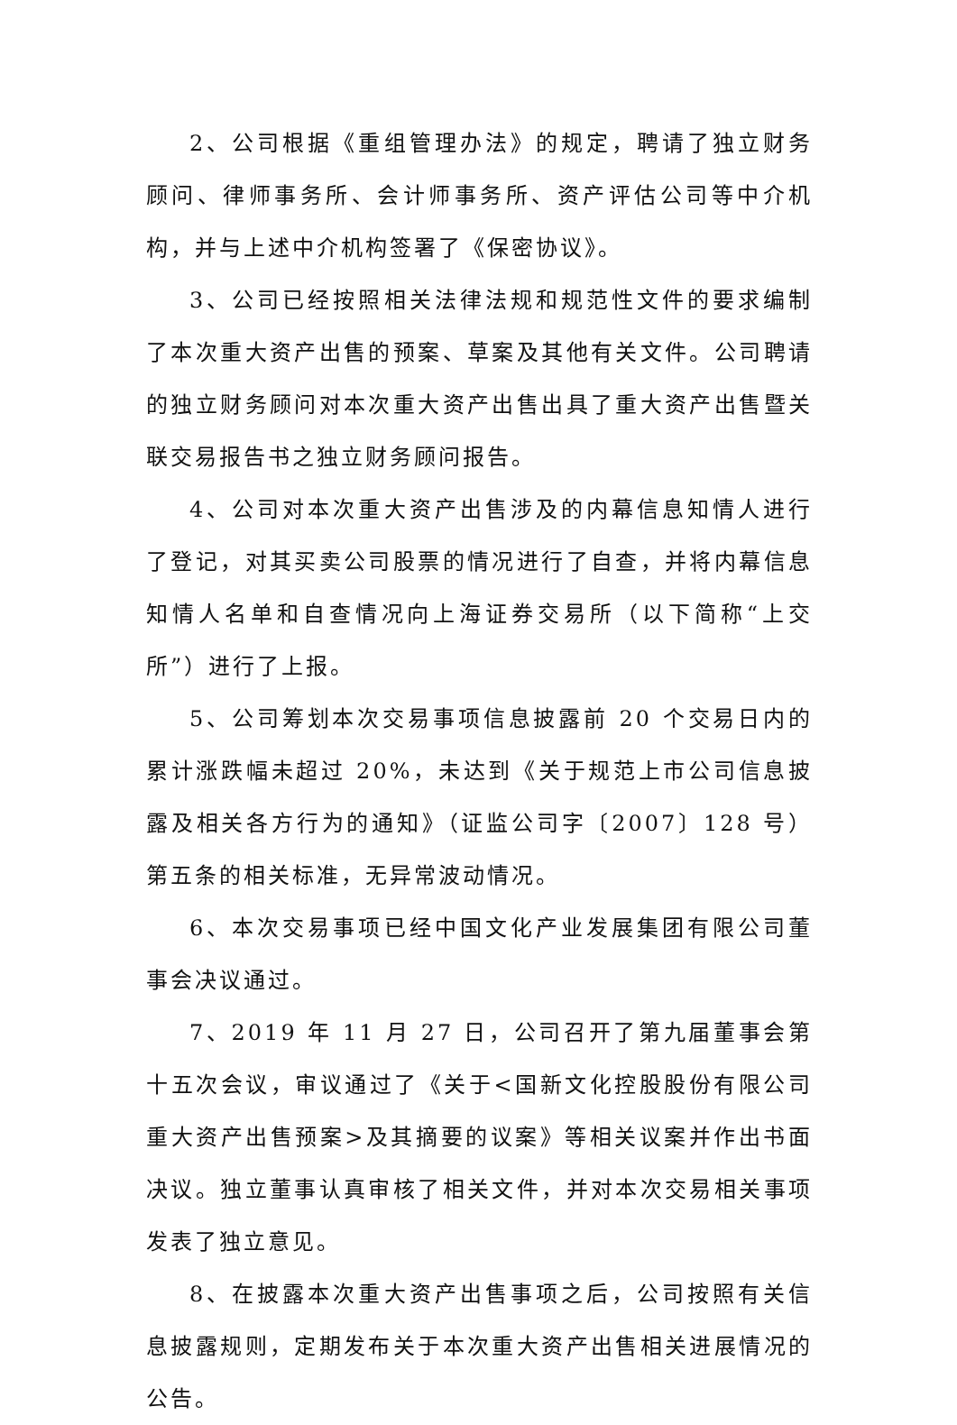2、公司根据《重组管理办法》的规定，聘请了独立财务顾问、律师事务所、会计师事务所、资产评估公司等中介机构，并与上述中介机构签署了《保密协议》。
3、公司已经按照相关法律法规和规范性文件的要求编制了本次重大资产出售的预案、草案及其他有关文件。公司聘请的独立财务顾问对本次重大资产出售出具了重大资产出售暨关联交易报告书之独立财务顾问报告。
4、公司对本次重大资产出售涉及的内幕信息知情人进行了登记，对其买卖公司股票的情况进行了自查，并将内幕信息知情人名单和自查情况向上海证券交易所（以下简称“上交所”）进行了上报。
5、公司筹划本次交易事项信息披露前 20 个交易日内的累计涨跌幅未超过 20%，未达到《关于规范上市公司信息披露及相关各方行为的通知》（证监公司字〔2007〕128 号）第五条的相关标准，无异常波动情况。
6、本次交易事项已经中国文化产业发展集团有限公司董事会决议通过。
7、2019 年 11 月 27 日，公司召开了第九届董事会第十五次会议，审议通过了《关于<国新文化控股股份有限公司重大资产出售预案>及其摘要的议案》等相关议案并作出书面决议。独立董事认真审核了相关文件，并对本次交易相关事项发表了独立意见。
8、在披露本次重大资产出售事项之后，公司按照有关信息披露规则，定期发布关于本次重大资产出售相关进展情况的公告。